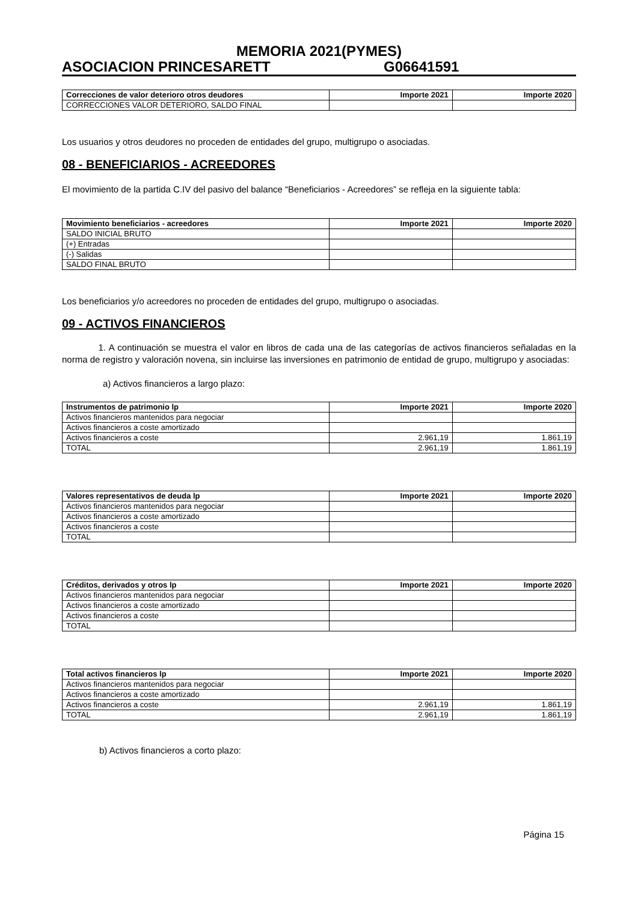MEMORIA 2021(PYMES)
ASOCIACION PRINCESARETT G06641591
| Correcciones de valor deterioro otros deudores | Importe 2021 | Importe 2020 |
| --- | --- | --- |
| CORRECCIONES VALOR DETERIORO, SALDO FINAL | | |
Los usuarios y otros deudores no proceden de entidades del grupo, multigrupo o asociadas.
08 - BENEFICIARIOS - ACREEDORES
El movimiento de la partida C.IV del pasivo del balance “Beneficiarios - Acreedores” se refleja en la siguiente tabla:
| Movimiento beneficiarios - acreedores | Importe 2021 | Importe 2020 |
| --- | --- | --- |
| SALDO INICIAL BRUTO | | |
| (+) Entradas | | |
| (-) Salidas | | |
| SALDO FINAL BRUTO | | |
Los beneficiarios y/o acreedores no proceden de entidades del grupo, multigrupo o asociadas.
09 - ACTIVOS FINANCIEROS
1. A continuación se muestra el valor en libros de cada una de las categorías de activos financieros señaladas en la norma de registro y valoración novena, sin incluirse las inversiones en patrimonio de entidad de grupo, multigrupo y asociadas:
a) Activos financieros a largo plazo:
| Instrumentos de patrimonio lp | Importe 2021 | Importe 2020 |
| --- | --- | --- |
| Activos financieros mantenidos para negociar | | |
| Activos financieros a coste amortizado | | |
| Activos financieros a coste | 2.961,19 | 1.861,19 |
| TOTAL | 2.961,19 | 1.861,19 |
| Valores representativos de deuda lp | Importe 2021 | Importe 2020 |
| --- | --- | --- |
| Activos financieros mantenidos para negociar | | |
| Activos financieros a coste amortizado | | |
| Activos financieros a coste | | |
| TOTAL | | |
| Créditos, derivados y otros lp | Importe 2021 | Importe 2020 |
| --- | --- | --- |
| Activos financieros mantenidos para negociar | | |
| Activos financieros a coste amortizado | | |
| Activos financieros a coste | | |
| TOTAL | | |
| Total activos financieros lp | Importe 2021 | Importe 2020 |
| --- | --- | --- |
| Activos financieros mantenidos para negociar | | |
| Activos financieros a coste amortizado | | |
| Activos financieros a coste | 2.961,19 | 1.861,19 |
| TOTAL | 2.961,19 | 1.861,19 |
b) Activos financieros a corto plazo:
Página 15